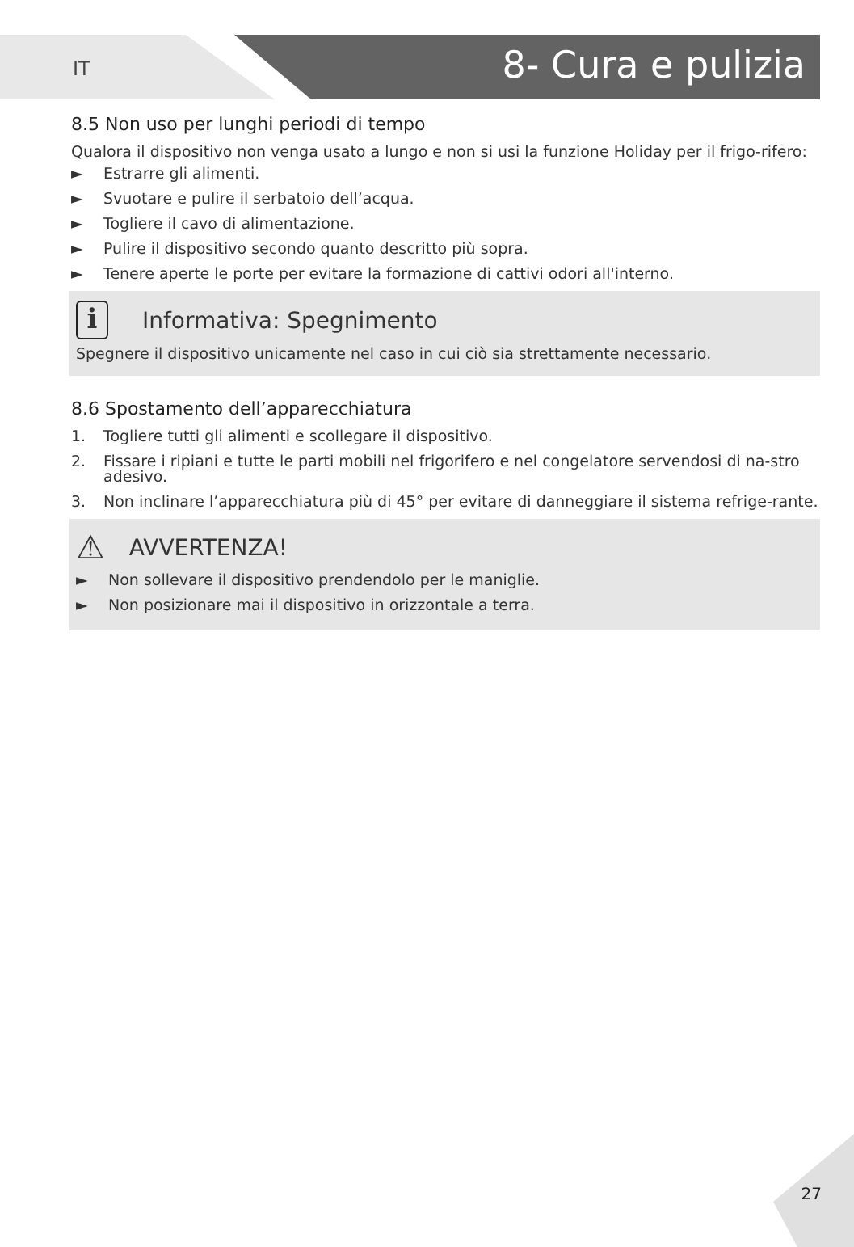IT 8- Cura e pulizia
8.5 Non uso per lunghi periodi di tempo
Qualora il dispositivo non venga usato a lungo e non si usi la funzione Holiday per il frigo-rifero:
► Estrarre gli alimenti.
► Svuotare e pulire il serbatoio dell’acqua.
► Togliere il cavo di alimentazione.
► Pulire il dispositivo secondo quanto descritto più sopra.
► Tenere aperte le porte per evitare la formazione di cattivi odori all'interno.
i Informativa: Spegnimento
Spegnere il dispositivo unicamente nel caso in cui ciò sia strettamente necessario.
8.6 Spostamento dell’apparecchiatura
1. Togliere tutti gli alimenti e scollegare il dispositivo.
2. Fissare i ripiani e tutte le parti mobili nel frigorifero e nel congelatore servendosi di na-stro adesivo.
3. Non inclinare l’apparecchiatura più di 45° per evitare di danneggiare il sistema refrige-rante.
⚠ AVVERTENZA!
► Non sollevare il dispositivo prendendolo per le maniglie.
► Non posizionare mai il dispositivo in orizzontale a terra.
27